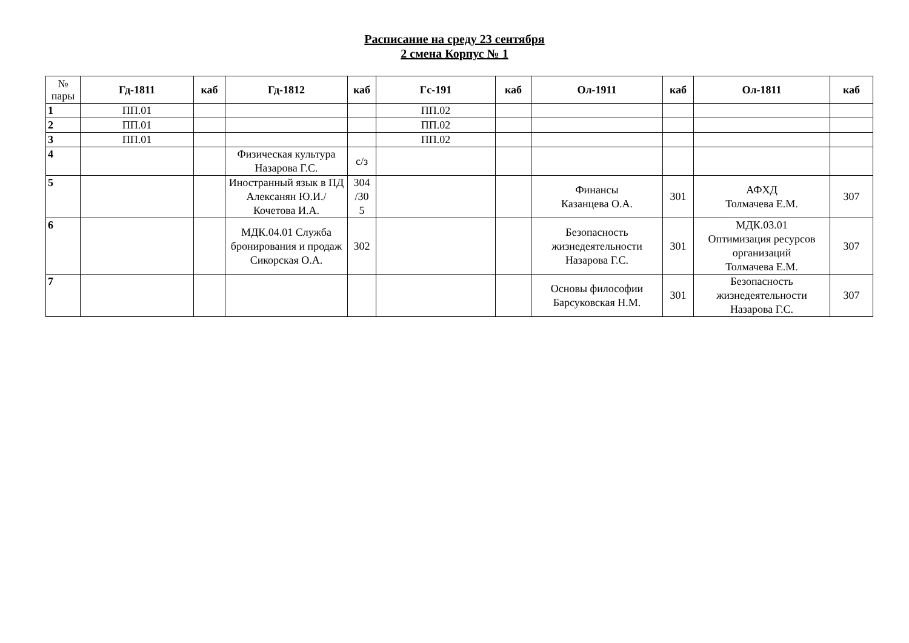Расписание на среду 23 сентября
2 смена Корпус № 1
| № пары | Гд-1811 | каб | Гд-1812 | каб | Гс-191 | каб | Ол-1911 | каб | Ол-1811 | каб |
| --- | --- | --- | --- | --- | --- | --- | --- | --- | --- | --- |
| 1 | ПП.01 | | | | ПП.02 | | | | | |
| 2 | ПП.01 | | | | ПП.02 | | | | | |
| 3 | ПП.01 | | | | ПП.02 | | | | | |
| 4 | | | Физическая культура Назарова Г.С. | с/з | | | | | | |
| 5 | | | Иностранный язык в ПД Алексанян Ю.И./Кочетова И.А. | 304 /30 5 | | | Финансы Казанцева О.А. | 301 | АФХД Толмачева Е.М. | 307 |
| 6 | | | МДК.04.01 Служба бронирования и продаж Сикорская О.А. | 302 | | | Безопасность жизнедеятельности Назарова Г.С. | 301 | МДК.03.01 Оптимизация ресурсов организаций Толмачева Е.М. | 307 |
| 7 | | | | | | | Основы философии Барсуковская Н.М. | 301 | Безопасность жизнедеятельности Назарова Г.С. | 307 |